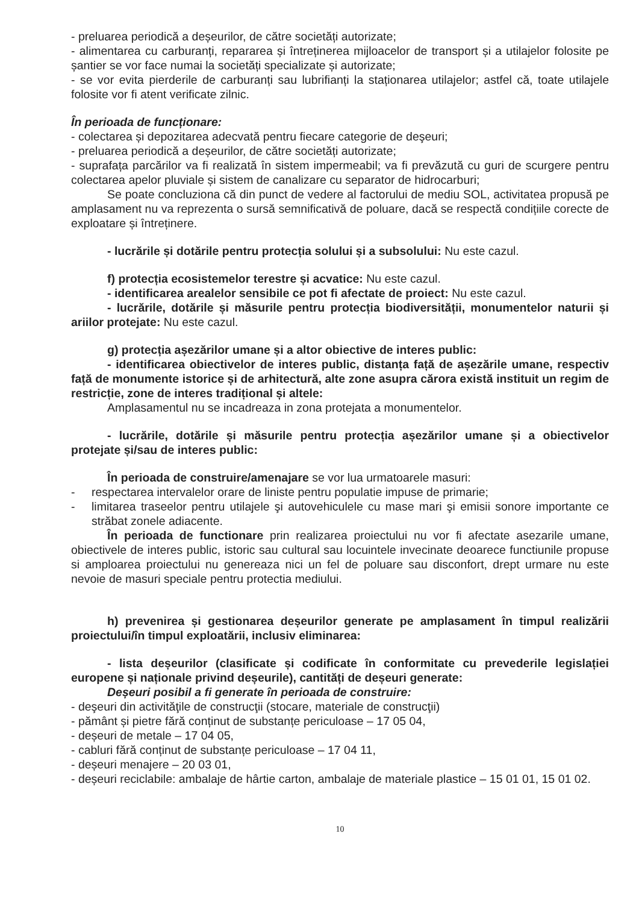- preluarea periodică a deșeurilor, de către societăți autorizate;
- alimentarea cu carburanți, repararea și întreținerea mijloacelor de transport și a utilajelor folosite pe șantier se vor face numai la societăți specializate și autorizate;
- se vor evita pierderile de carburanți sau lubrifianți la staționarea utilajelor; astfel că, toate utilajele folosite vor fi atent verificate zilnic.
În perioada de funcționare:
- colectarea și depozitarea adecvată pentru fiecare categorie de deşeuri;
- preluarea periodică a deșeurilor, de către societăți autorizate;
- suprafața parcărilor va fi realizată în sistem impermeabil; va fi prevăzută cu guri de scurgere pentru colectarea apelor pluviale și sistem de canalizare cu separator de hidrocarburi;
Se poate concluziona că din punct de vedere al factorului de mediu SOL, activitatea propusă pe amplasament nu va reprezenta o sursă semnificativă de poluare, dacă se respectă condițiile corecte de exploatare și întreținere.
- lucrările și dotările pentru protecția solului și a subsolului: Nu este cazul.
f) protecția ecosistemelor terestre și acvatice: Nu este cazul.
- identificarea arealelor sensibile ce pot fi afectate de proiect: Nu este cazul.
- lucrările, dotările și măsurile pentru protecția biodiversității, monumentelor naturii și ariilor protejate: Nu este cazul.
g) protecția așezărilor umane și a altor obiective de interes public:
- identificarea obiectivelor de interes public, distanța față de așezările umane, respectiv față de monumente istorice și de arhitectură, alte zone asupra cărora există instituit un regim de restricție, zone de interes tradițional și altele:
Amplasamentul nu se incadreaza in zona protejata a monumentelor.
- lucrările, dotările și măsurile pentru protecția așezărilor umane și a obiectivelor protejate și/sau de interes public:
În perioada de construire/amenajare se vor lua urmatoarele masuri:
- respectarea intervalelor orare de liniste pentru populatie impuse de primarie;
- limitarea traseelor pentru utilajele şi autovehiculele cu mase mari şi emisii sonore importante ce străbat zonele adiacente.
În perioada de functionare prin realizarea proiectului nu vor fi afectate asezarile umane, obiectivele de interes public, istoric sau cultural sau locuintele invecinate deoarece functiunile propuse si amploarea proiectului nu genereaza nici un fel de poluare sau disconfort, drept urmare nu este nevoie de masuri speciale pentru protectia mediului.
h) prevenirea și gestionarea deșeurilor generate pe amplasament în timpul realizării proiectului/în timpul exploatării, inclusiv eliminarea:
- lista deșeurilor (clasificate și codificate în conformitate cu prevederile legislației europene și naționale privind deșeurile), cantități de deșeuri generate:
Deșeuri posibil a fi generate în perioada de construire:
- deşeuri din activităţile de construcţii (stocare, materiale de construcţii)
- pământ și pietre fără conținut de substanțe periculoase – 17 05 04,
- deșeuri de metale – 17 04 05,
- cabluri fără conținut de substanțe periculoase – 17 04 11,
- deșeuri menajere – 20 03 01,
- deșeuri reciclabile: ambalaje de hârtie carton, ambalaje de materiale plastice – 15 01 01, 15 01 02.
10